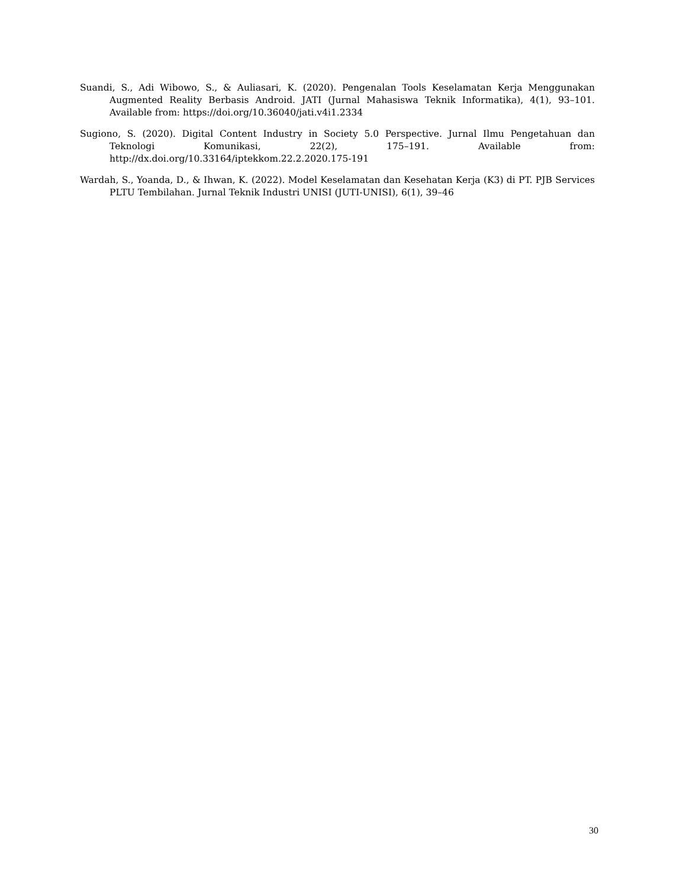Suandi, S., Adi Wibowo, S., & Auliasari, K. (2020). Pengenalan Tools Keselamatan Kerja Menggunakan Augmented Reality Berbasis Android. JATI (Jurnal Mahasiswa Teknik Informatika), 4(1), 93–101. Available from: https://doi.org/10.36040/jati.v4i1.2334
Sugiono, S. (2020). Digital Content Industry in Society 5.0 Perspective. Jurnal Ilmu Pengetahuan dan Teknologi Komunikasi, 22(2), 175–191. Available from: http://dx.doi.org/10.33164/iptekkom.22.2.2020.175-191
Wardah, S., Yoanda, D., & Ihwan, K. (2022). Model Keselamatan dan Kesehatan Kerja (K3) di PT. PJB Services PLTU Tembilahan. Jurnal Teknik Industri UNISI (JUTI-UNISI), 6(1), 39–46
30